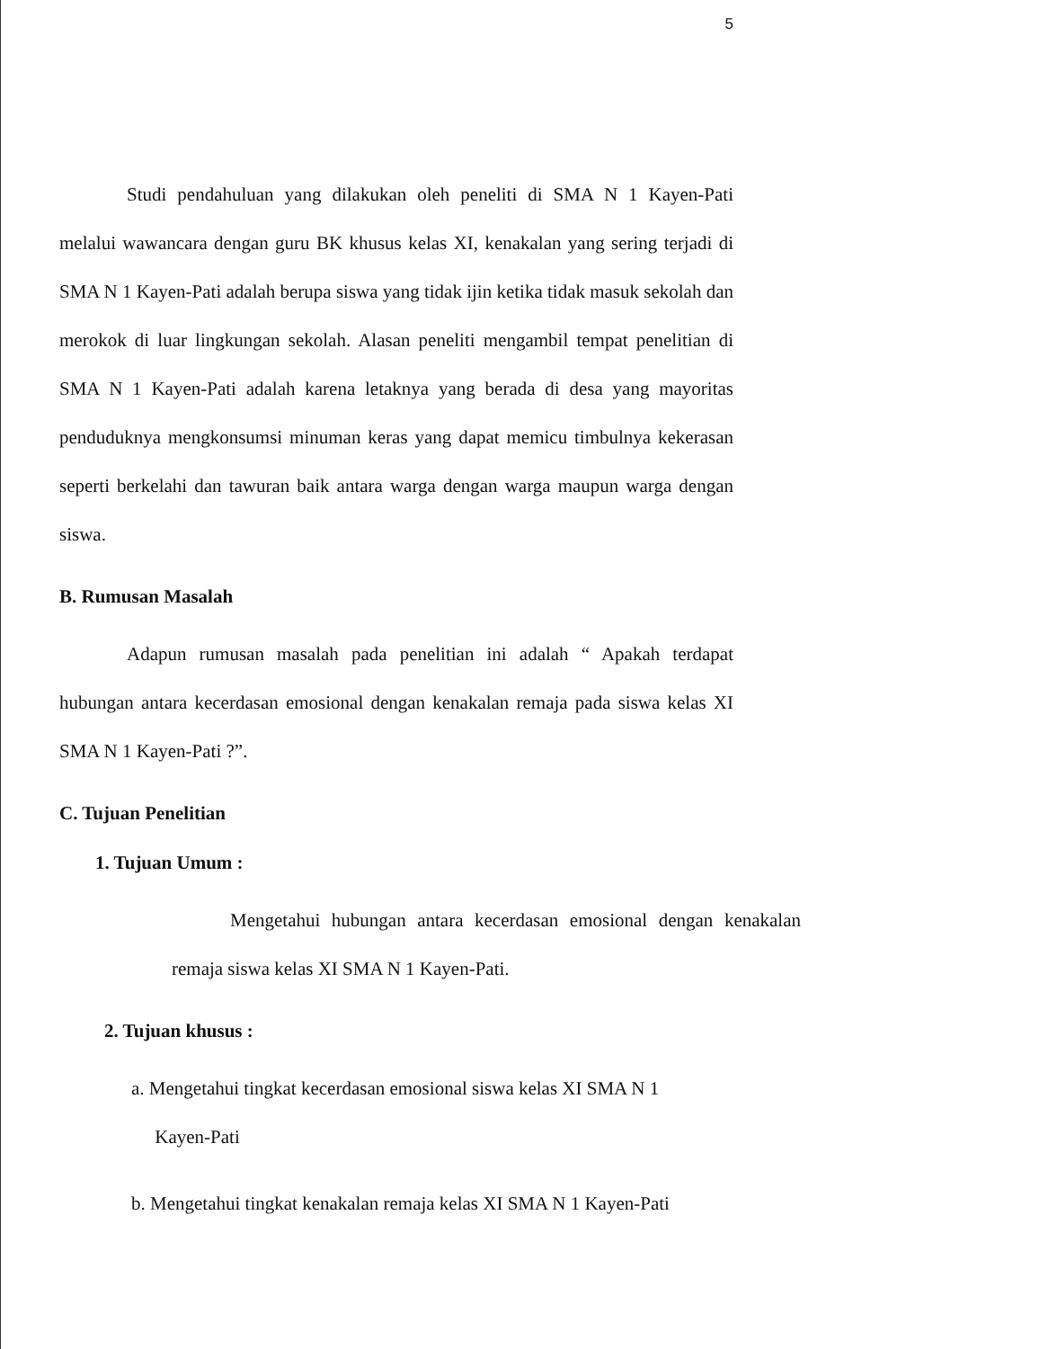5
Studi pendahuluan yang dilakukan oleh peneliti di SMA N 1 Kayen-Pati melalui wawancara dengan guru BK khusus kelas XI, kenakalan yang sering terjadi di SMA N 1 Kayen-Pati adalah berupa siswa yang tidak ijin ketika tidak masuk sekolah dan merokok di luar lingkungan sekolah. Alasan peneliti mengambil tempat penelitian di SMA N 1 Kayen-Pati adalah karena letaknya yang berada di desa yang mayoritas penduduknya mengkonsumsi minuman keras yang dapat memicu timbulnya kekerasan seperti berkelahi dan tawuran baik antara warga dengan warga maupun warga dengan siswa.
B. Rumusan Masalah
Adapun rumusan masalah pada penelitian ini adalah “ Apakah terdapat hubungan antara kecerdasan emosional dengan kenakalan remaja pada siswa kelas XI SMA N 1 Kayen-Pati ?”.
C. Tujuan Penelitian
1. Tujuan Umum :
Mengetahui hubungan antara kecerdasan emosional dengan kenakalan remaja siswa kelas XI SMA N 1 Kayen-Pati.
2. Tujuan khusus :
a. Mengetahui tingkat kecerdasan emosional siswa kelas XI SMA N 1
Kayen-Pati
b. Mengetahui tingkat kenakalan remaja kelas XI SMA N 1 Kayen-Pati